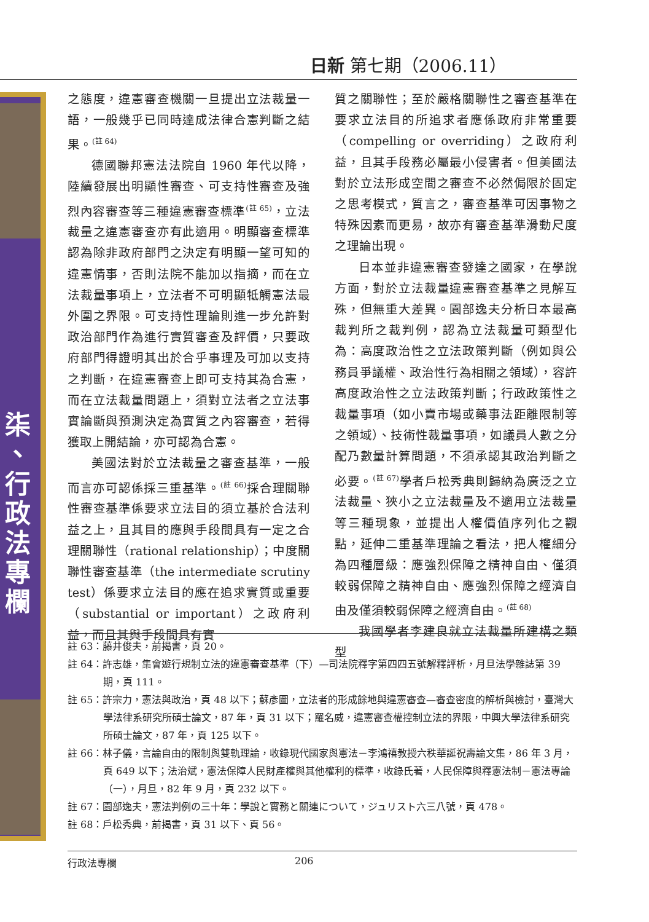日新 第七期（2006.11）
柒
、
行
政
法
專
欄
之態度，違憲審查機關一旦提出立法裁量一語，一般幾乎已同時達成法律合憲判斷之結果。<sup>(註 64)</sup>
德國聯邦憲法法院自 1960 年代以降，陸續發展出明顯性審查、可支持性審查及強烈內容審查等三種違憲審查標準<sup>(註 65)</sup>，立法裁量之違憲審查亦有此適用。明顯審查標準認為除非政府部門之決定有明顯一望可知的違憲情事，否則法院不能加以指摘，而在立法裁量事項上，立法者不可明顯牴觸憲法最外圍之界限。可支持性理論則進一步允許對政治部門作為進行實質審查及評價，只要政府部門得證明其出於合乎事理及可加以支持之判斷，在違憲審查上即可支持其為合憲，而在立法裁量問題上，須對立法者之立法事實論斷與預測決定為實質之內容審查，若得獲取上開結論，亦可認為合憲。
美國法對於立法裁量之審查基準，一般而言亦可認係採三重基準。<sup>(註 66)</sup>採合理關聯性審查基準係要求立法目的須立基於合法利益之上，且其目的應與手段間具有一定之合理關聯性（rational relationship）；中度關聯性審查基準（the intermediate scrutiny test）係要求立法目的應在追求實質或重要（substantial or important）之政府利益，而且其與手段間具有實
質之關聯性；至於嚴格關聯性之審查基準在要求立法目的所追求者應係政府非常重要（compelling or overriding）之政府利益，且其手段務必屬最小侵害者。但美國法對於立法形成空間之審查不必然侷限於固定之思考模式，質言之，審查基準可因事物之特殊因素而更易，故亦有審查基準滑動尺度之理論出現。
日本並非違憲審查發達之國家，在學說方面，對於立法裁量違憲審查基準之見解互殊，但無重大差異。園部逸夫分析日本最高裁判所之裁判例，認為立法裁量可類型化為：高度政治性之立法政策判斷（例如與公務員爭議權、政治性行為相關之領域），容許高度政治性之立法政策判斷；行政政策性之裁量事項（如小賣市場或藥事法距離限制等之領域）、技術性裁量事項，如議員人數之分配乃數量計算問題，不須承認其政治判斷之必要。<sup>(註 67)</sup>學者戶松秀典則歸納為廣泛之立法裁量、狹小之立法裁量及不適用立法裁量等三種現象，並提出人權價值序列化之觀點，延伸二重基準理論之看法，把人權細分為四種層級：應強烈保障之精神自由、僅須較弱保障之精神自由、應強烈保障之經濟自由及僅須較弱保障之經濟自由。<sup>(註 68)</sup>
我國學者李建良就立法裁量所建構之類型
註 63：藤井俊夫，前揭書，頁 20。
註 64：許志雄，集會遊行規制立法的違憲審查基準（下）—司法院釋字第四四五號解釋評析，月旦法學雜誌第 39 期，頁 111。
註 65：許宗力，憲法與政治，頁 48 以下；蘇彥圖，立法者的形成餘地與違憲審查—審查密度的解析與檢討，臺灣大學法律系研究所碩士論文，87 年，頁 31 以下；羅名威，違憲審查權控制立法的界限，中興大學法律系研究所碩士論文，87 年，頁 125 以下。
註 66：林子儀，言論自由的限制與雙軌理論，收錄現代國家與憲法－李鴻禧教授六秩華誕祝壽論文集，86 年 3 月，頁 649 以下；法治斌，憲法保障人民財產權與其他權利的標準，收錄氏著，人民保障與釋憲法制－憲法專論（一），月旦，82 年 9 月，頁 232 以下。
註 67：園部逸夫，憲法判例の三十年：學說と實務と關連について，ジュリスト六三八號，頁 478。
註 68：戶松秀典，前揭書，頁 31 以下、頁 56。
行政法專欄 206